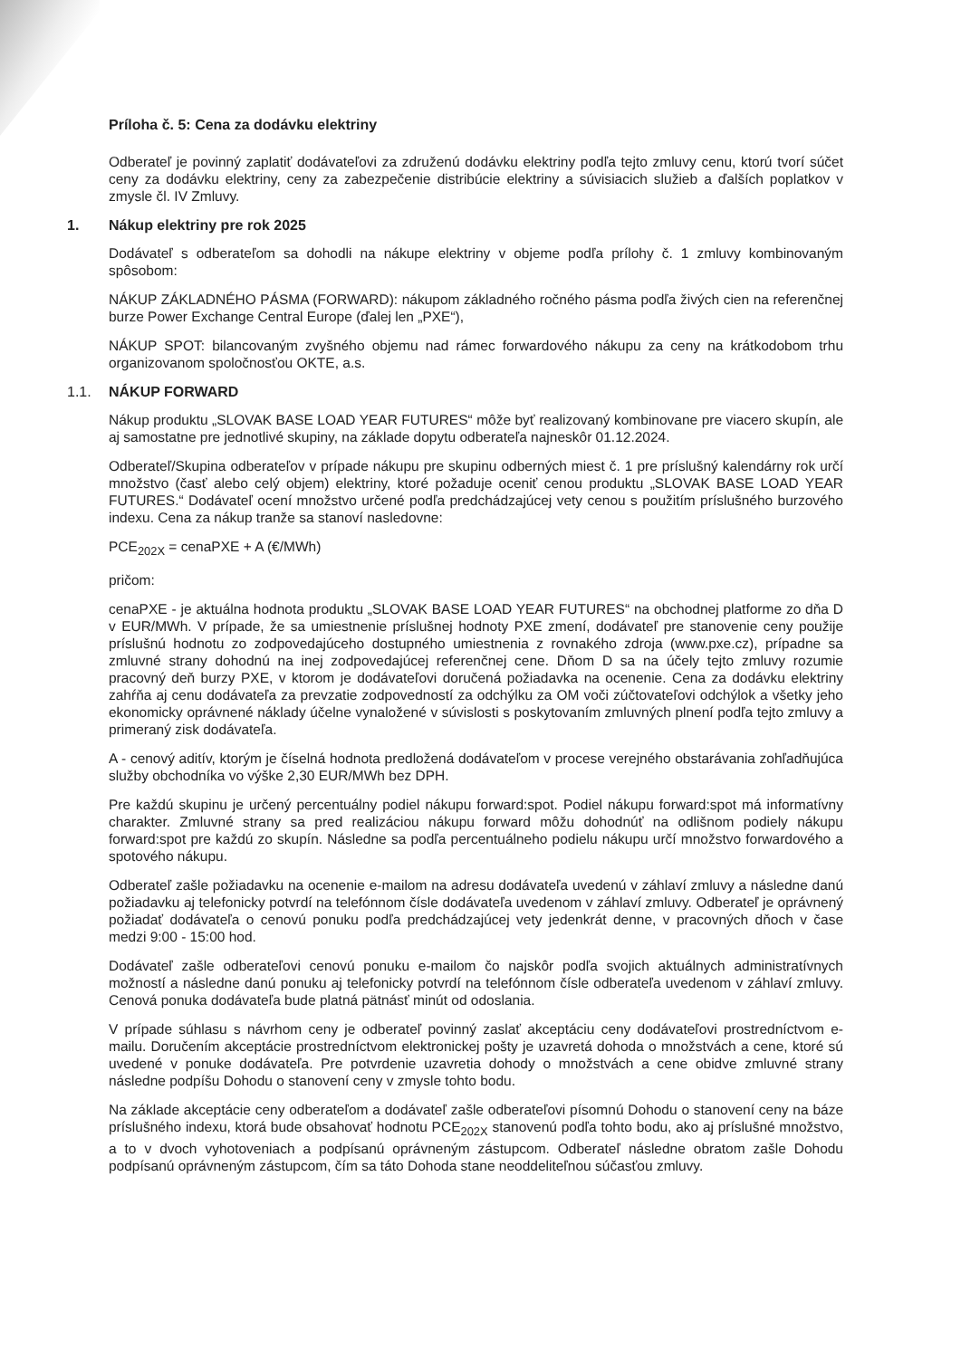Príloha č. 5: Cena za dodávku elektriny
Odberateľ je povinný zaplatiť dodávateľovi za združenú dodávku elektriny podľa tejto zmluvy cenu, ktorú tvorí súčet ceny za dodávku elektriny, ceny za zabezpečenie distribúcie elektriny a súvisiacich služieb a ďalších poplatkov v zmysle čl. IV Zmluvy.
1. Nákup elektriny pre rok 2025
Dodávateľ s odberateľom sa dohodli na nákupe elektriny v objeme podľa prílohy č. 1 zmluvy kombinovaným spôsobom:
NÁKUP ZÁKLADNÉHO PÁSMA (FORWARD): nákupom základného ročného pásma podľa živých cien na referenčnej burze Power Exchange Central Europe (ďalej len „PXE“),
NÁKUP SPOT: bilancovaným zvyšného objemu nad rámec forwardového nákupu za ceny na krátkodobom trhu organizovanom spoločnosťou OKTE, a.s.
1.1. NÁKUP FORWARD
Nákup produktu „SLOVAK BASE LOAD YEAR FUTURES“ môže byť realizovaný kombinovane pre viacero skupín, ale aj samostatne pre jednotlivé skupiny, na základe dopytu odberateľa najneskôr 01.12.2024.
Odberateľ/Skupina odberateľov v prípade nákupu pre skupinu odberných miest č. 1 pre príslušný kalendárny rok určí množstvo (časť alebo celý objem) elektriny, ktoré požaduje oceniť cenou produktu „SLOVAK BASE LOAD YEAR FUTURES.“ Dodávateľ ocení množstvo určené podľa predchádzajúcej vety cenou s použitím príslušného burzového indexu. Cena za nákup tranže sa stanoví nasledovne:
PCE<sub>202X</sub> = cenaPXE + A (€/MWh)
pričom:
cenaPXE - je aktuálna hodnota produktu „SLOVAK BASE LOAD YEAR FUTURES“ na obchodnej platforme zo dňa D v EUR/MWh. V prípade, že sa umiestnenie príslušnej hodnoty PXE zmení, dodávateľ pre stanovenie ceny použije príslušnú hodnotu zo zodpovedajúceho dostupného umiestnenia z rovnakého zdroja (www.pxe.cz), prípadne sa zmluvné strany dohodnú na inej zodpovedajúcej referenčnej cene. Dňom D sa na účely tejto zmluvy rozumie pracovný deň burzy PXE, v ktorom je dodávateľovi doručená požiadavka na ocenenie. Cena za dodávku elektriny zahŕňa aj cenu dodávateľa za prevzatie zodpovedností za odchýlku za OM voči zúčtovateľovi odchýlok a všetky jeho ekonomicky oprávnené náklady účelne vynaložené v súvislosti s poskytovaním zmluvných plnení podľa tejto zmluvy a primeraný zisk dodávateľa.
A - cenový aditív, ktorým je číselná hodnota predložená dodávateľom v procese verejného obstarávania zohľadňujúca služby obchodníka vo výške 2,30 EUR/MWh bez DPH.
Pre každú skupinu je určený percentuálny podiel nákupu forward:spot. Podiel nákupu forward:spot má informatívny charakter. Zmluvné strany sa pred realizáciou nákupu forward môžu dohodnúť na odlišnom podiely nákupu forward:spot pre každú zo skupín. Následne sa podľa percentuálneho podielu nákupu určí množstvo forwardového a spotového nákupu.
Odberateľ zašle požiadavku na ocenenie e-mailom na adresu dodávateľa uvedenú v záhlaví zmluvy a následne danú požiadavku aj telefonicky potvrdí na telefónnom čísle dodávateľa uvedenom v záhlaví zmluvy. Odberateľ je oprávnený požiadať dodávateľa o cenovú ponuku podľa predchádzajúcej vety jedenkrát denne, v pracovných dňoch v čase medzi 9:00 - 15:00 hod.
Dodávateľ zašle odberateľovi cenovú ponuku e-mailom čo najskôr podľa svojich aktuálnych administratívnych možností a následne danú ponuku aj telefonicky potvrdí na telefónnom čísle odberateľa uvedenom v záhlaví zmluvy. Cenová ponuka dodávateľa bude platná pätnásť minút od odoslania.
V prípade súhlasu s návrhom ceny je odberateľ povinný zaslať akceptáciu ceny dodávateľovi prostredníctvom e-mailu. Doručením akceptácie prostredníctvom elektronickej pošty je uzavretá dohoda o množstvách a cene, ktoré sú uvedené v ponuke dodávateľa. Pre potvrdenie uzavretia dohody o množstvách a cene obidve zmluvné strany následne podpíšu Dohodu o stanovení ceny v zmysle tohto bodu.
Na základe akceptácie ceny odberateľom a dodávateľ zašle odberateľovi písomnú Dohodu o stanovení ceny na báze príslušného indexu, ktorá bude obsahovať hodnotu PCE<sub>202X</sub> stanovenú podľa tohto bodu, ako aj príslušné množstvo, a to v dvoch vyhotoveniach a podpísanú oprávneným zástupcom. Odberateľ následne obratom zašle Dohodu podpísanú oprávneným zástupcom, čím sa táto Dohoda stane neoddeliteľnou súčasťou zmluvy.